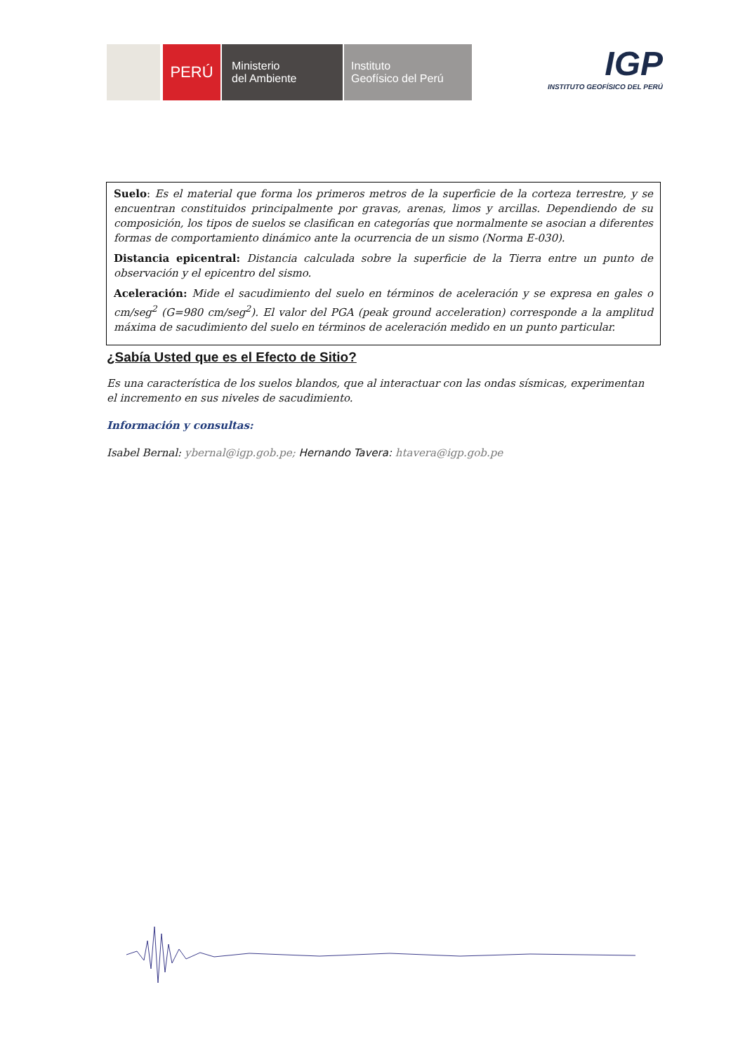PERÚ
Ministerio
del Ambiente
Instituto
Geofísico del Perú
IGP
INSTITUTO GEOFÍSICO DEL PERÚ
Suelo: Es el material que forma los primeros metros de la superficie de la corteza terrestre, y se encuentran constituidos principalmente por gravas, arenas, limos y arcillas. Dependiendo de su composición, los tipos de suelos se clasifican en categorías que normalmente se asocian a diferentes formas de comportamiento dinámico ante la ocurrencia de un sismo (Norma E-030).
Distancia epicentral: Distancia calculada sobre la superficie de la Tierra entre un punto de observación y el epicentro del sismo.
Aceleración: Mide el sacudimiento del suelo en términos de aceleración y se expresa en gales o cm/seg<sup>2</sup> (G=980 cm/seg<sup>2</sup>). El valor del PGA (peak ground acceleration) corresponde a la amplitud máxima de sacudimiento del suelo en términos de aceleración medido en un punto particular.
¿Sabía Usted que es el Efecto de Sitio?
Es una característica de los suelos blandos, que al interactuar con las ondas sísmicas, experimentan el incremento en sus niveles de sacudimiento.
Información y consultas:
Isabel Bernal: ybernal@igp.gob.pe; Hernando Tavera: htavera@igp.gob.pe